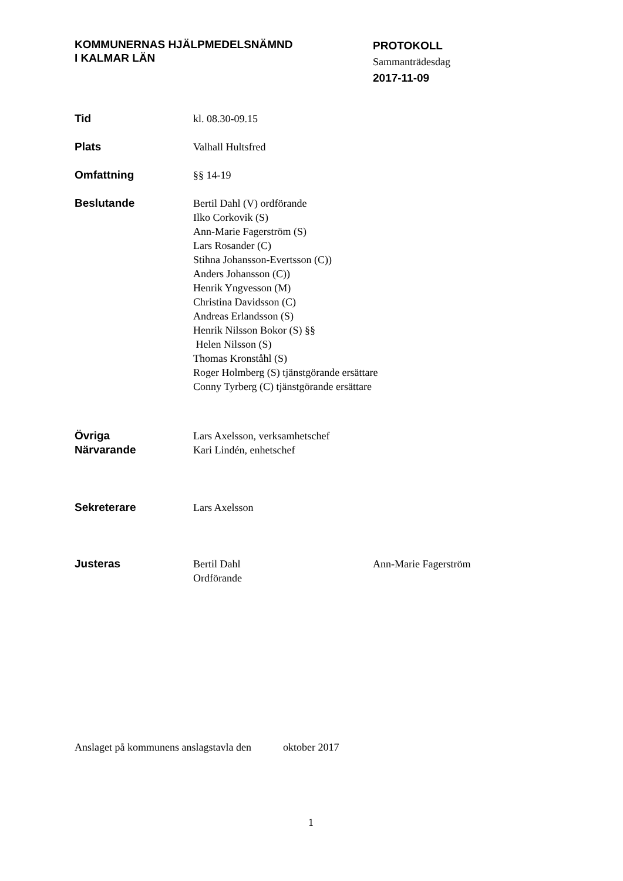KOMMUNERNAS HJÄLPMEDELSNÄMND
I KALMAR LÄN
PROTOKOLL
Sammanträdesdag
2017-11-09
Tid kl. 08.30-09.15
Plats Valhall Hultsfred
Omfattning §§ 14-19
Beslutande Bertil Dahl (V) ordförande
Ilko Corkovik (S)
Ann-Marie Fagerström (S)
Lars Rosander (C)
Stihna Johansson-Evertsson (C))
Anders Johansson (C))
Henrik Yngvesson (M)
Christina Davidsson (C)
Andreas Erlandsson (S)
Henrik Nilsson Bokor (S) §§
Helen Nilsson (S)
Thomas Kronståhl (S)
Roger Holmberg (S) tjänstgörande ersättare
Conny Tyrberg (C) tjänstgörande ersättare
Övriga
Närvarande
Lars Axelsson, verksamhetschef
Kari Lindén, enhetschef
Sekreterare Lars Axelsson
Justeras Bertil Dahl
Ordförande
Ann-Marie Fagerström
Anslaget på kommunens anslagstavla den oktober 2017
1